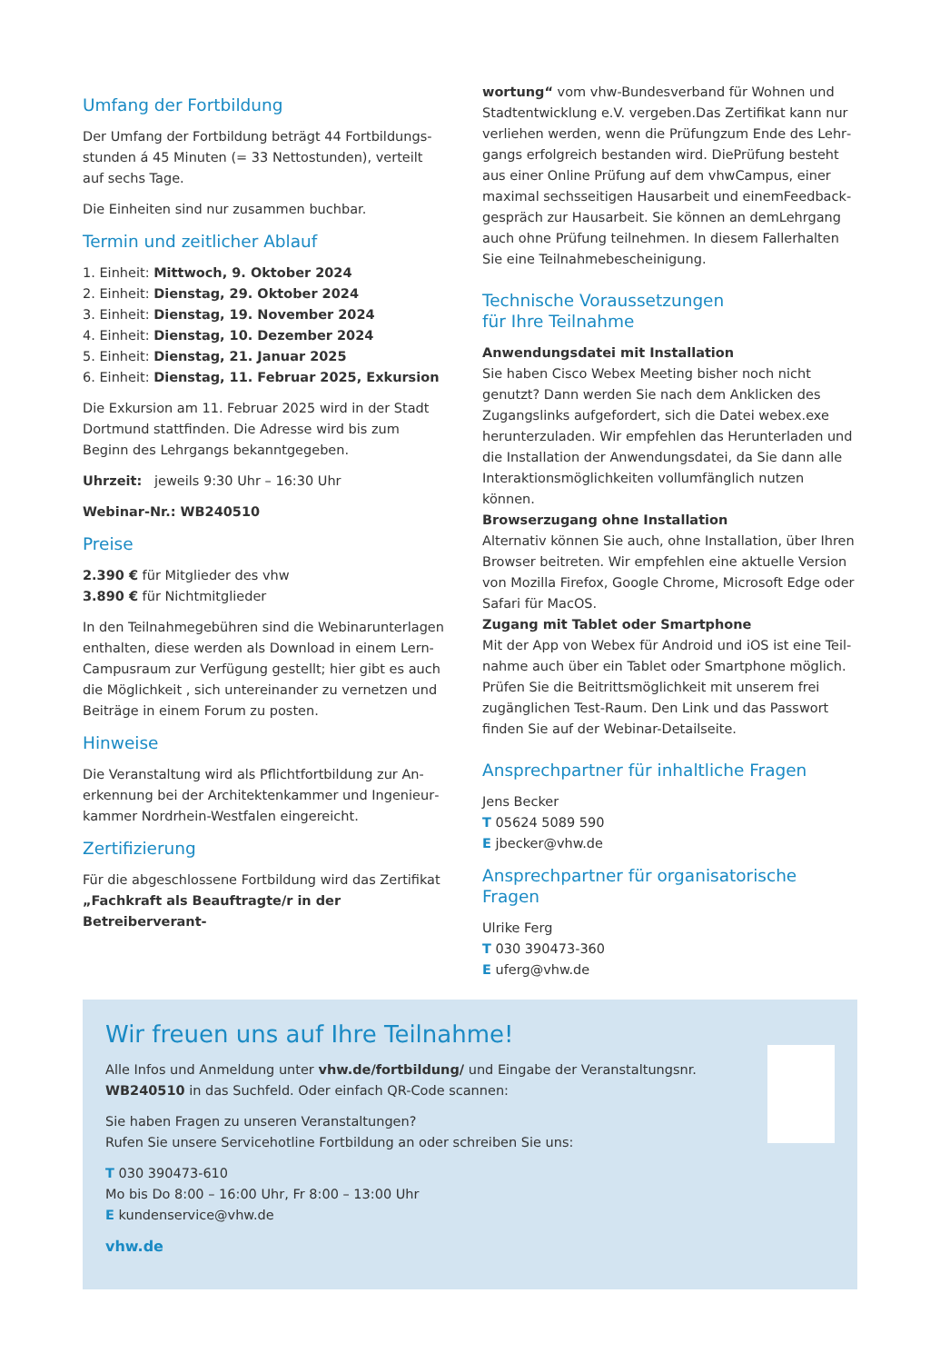Umfang der Fortbildung
Der Umfang der Fortbildung beträgt 44 Fortbildungs­stunden á 45 Minuten (= 33 Nettostunden), verteilt auf sechs Tage.
Die Einheiten sind nur zusammen buchbar.
Termin und zeitlicher Ablauf
1. Einheit: Mittwoch, 9. Oktober 2024
2. Einheit: Dienstag, 29. Oktober 2024
3. Einheit: Dienstag, 19. November 2024
4. Einheit: Dienstag, 10. Dezember 2024
5. Einheit: Dienstag, 21. Januar 2025
6. Einheit: Dienstag, 11. Februar 2025, Exkursion
Die Exkursion am 11. Februar 2025 wird in der Stadt Dortmund stattfinden. Die Adresse wird bis zum Beginn des Lehrgangs bekanntgegeben.
Uhrzeit: jeweils 9:30 Uhr – 16:30 Uhr
Webinar-Nr.: WB240510
Preise
2.390 € für Mitglieder des vhw
3.890 € für Nichtmitglieder
In den Teilnahmegebühren sind die Webinarunterlagen enthalten, diese werden als Download in einem Lern-Campusraum zur Verfügung gestellt; hier gibt es auch die Möglichkeit , sich untereinander zu vernetzen und Beiträge in einem Forum zu posten.
Hinweise
Die Veranstaltung wird als Pflichtfortbildung zur An­erkennung bei der Architektenkammer und Ingenieur­kammer Nordrhein-Westfalen eingereicht.
Zertifizierung
Für die abgeschlossene Fortbildung wird das Zertifikat „Fachkraft als Beauftragte/r in der Betreiberverant-
wortung“ vom vhw-Bundesverband für Wohnen und Stadtentwicklung e.V. vergeben.Das Zertifikat kann nur verliehen werden, wenn die Prüfungzum Ende des Lehr­gangs erfolgreich bestanden wird. DiePrüfung besteht aus einer Online Prüfung auf dem vhwCampus, einer maximal sechsseitigen Hausarbeit und einemFeedback­gespräch zur Hausarbeit. Sie können an demLehrgang auch ohne Prüfung teilnehmen. In diesem Fallerhalten Sie eine Teilnahmebescheinigung.
Technische Voraussetzungen
für Ihre Teilnahme
Anwendungsdatei mit Installation
Sie haben Cisco Webex Meeting bisher noch nicht genutzt? Dann werden Sie nach dem Anklicken des Zugangslinks aufgefordert, sich die Datei webex.exe herunterzuladen. Wir empfehlen das Herunterladen und die Installation der Anwendungsdatei, da Sie dann alle Interaktionsmöglichkeiten vollumfänglich nutzen können.
Browserzugang ohne Installation
Alternativ können Sie auch, ohne Installation, über Ihren Browser beitreten. Wir empfehlen eine aktuelle Version von Mozilla Firefox, Google Chrome, Microsoft Edge oder Safari für MacOS.
Zugang mit Tablet oder Smartphone
Mit der App von Webex für Android und iOS ist eine Teil­nahme auch über ein Tablet oder Smartphone möglich. Prüfen Sie die Beitrittsmöglichkeit mit unserem frei zugänglichen Test-Raum. Den Link und das Passwort finden Sie auf der Webinar-Detailseite.
Ansprechpartner für inhaltliche Fragen
Jens Becker
T 05624 5089 590
E jbecker@vhw.de
Ansprechpartner für organisatorische Fragen
Ulrike Ferg
T 030 390473-360
E uferg@vhw.de
Wir freuen uns auf Ihre Teilnahme!
Alle Infos und Anmeldung unter vhw.de/fortbildung/ und Eingabe der Veranstaltungsnr. WB240510 in das Suchfeld. Oder einfach QR-Code scannen:
Sie haben Fragen zu unseren Veranstaltungen?
Rufen Sie unsere Servicehotline Fortbildung an oder schreiben Sie uns:
T 030 390473-610
Mo bis Do 8:00 – 16:00 Uhr, Fr 8:00 – 13:00 Uhr
E kundenservice@vhw.de
vhw.de